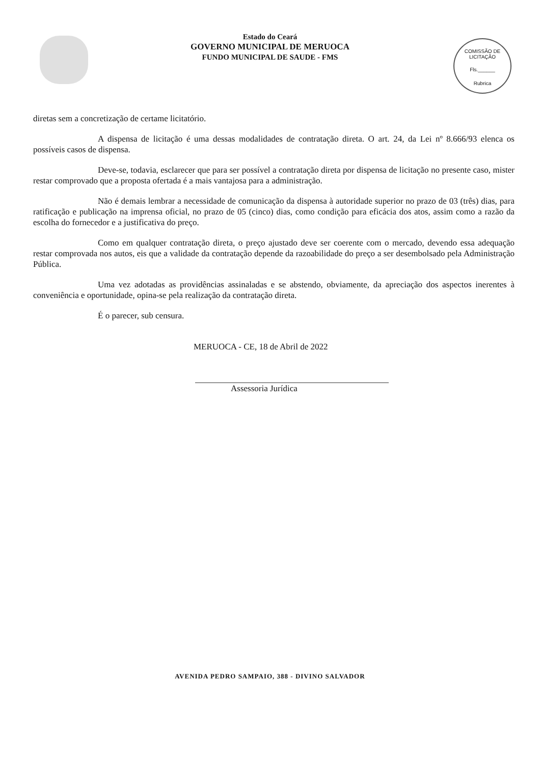COMISSÃO DE LICITAÇÃO
Fls.______
Rubrica
Estado do Ceará
GOVERNO MUNICIPAL DE MERUOCA
FUNDO MUNICIPAL DE SAUDE - FMS
diretas sem a concretização de certame licitatório.
A dispensa de licitação é uma dessas modalidades de contratação direta. O art. 24, da Lei nº 8.666/93 elenca os possíveis casos de dispensa.
Deve-se, todavia, esclarecer que para ser possível a contratação direta por dispensa de licitação no presente caso, mister restar comprovado que a proposta ofertada é a mais vantajosa para a administração.
Não é demais lembrar a necessidade de comunicação da dispensa à autoridade superior no prazo de 03 (três) dias, para ratificação e publicação na imprensa oficial, no prazo de 05 (cinco) dias, como condição para eficácia dos atos, assim como a razão da escolha do fornecedor e a justificativa do preço.
Como em qualquer contratação direta, o preço ajustado deve ser coerente com o mercado, devendo essa adequação restar comprovada nos autos, eis que a validade da contratação depende da razoabilidade do preço a ser desembolsado pela Administração Pública.
Uma vez adotadas as providências assinaladas e se abstendo, obviamente, da apreciação dos aspectos inerentes à conveniência e oportunidade, opina-se pela realização da contratação direta.
É o parecer, sub censura.
MERUOCA - CE, 18 de Abril de 2022
Assessoria Jurídica
AVENIDA PEDRO SAMPAIO, 388 - DIVINO SALVADOR